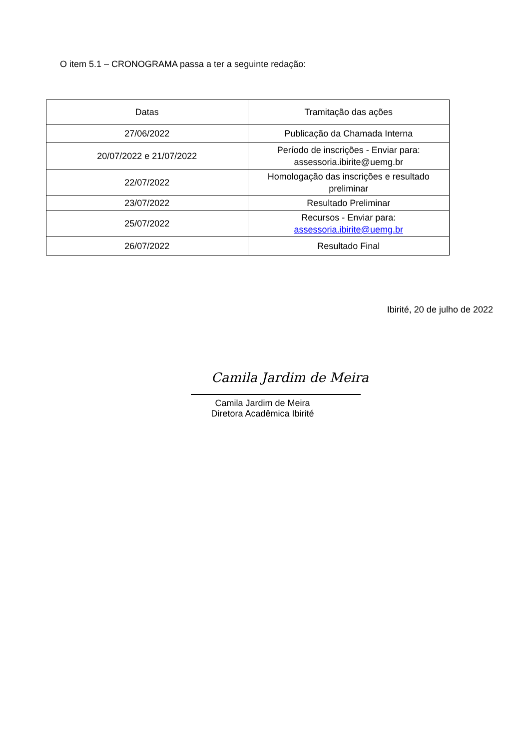O item 5.1 – CRONOGRAMA passa a ter a seguinte redação:
| Datas | Tramitação das ações |
| --- | --- |
| 27/06/2022 | Publicação da Chamada Interna |
| 20/07/2022 e 21/07/2022 | Período de inscrições - Enviar para: assessoria.ibirite@uemg.br |
| 22/07/2022 | Homologação das inscrições e resultado preliminar |
| 23/07/2022 | Resultado Preliminar |
| 25/07/2022 | Recursos - Enviar para: assessoria.ibirite@uemg.br |
| 26/07/2022 | Resultado Final |
Ibirité, 20 de julho de 2022
Camila Jardim de Meira
Camila Jardim de Meira
Diretora Acadêmica Ibirité